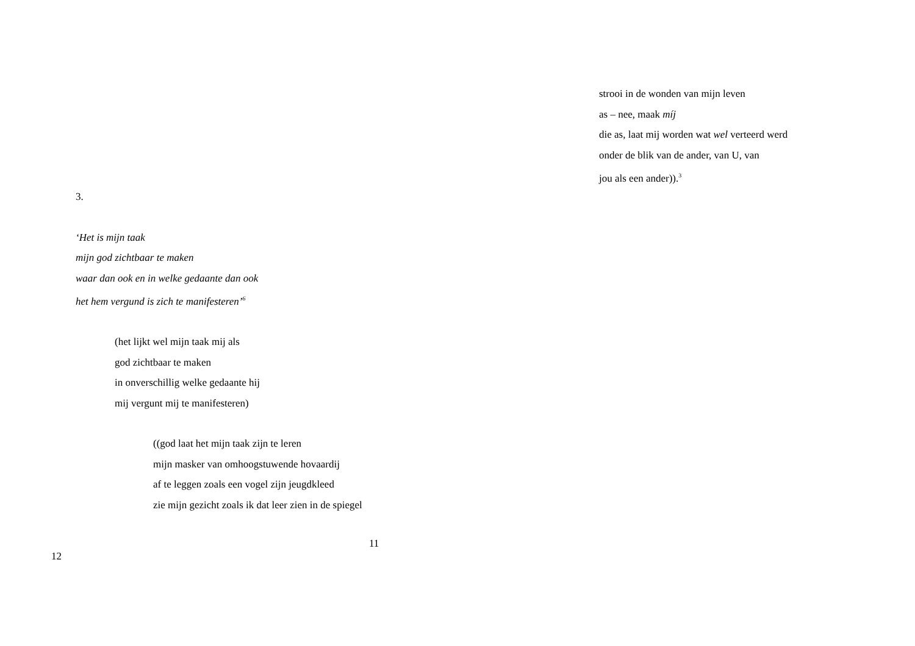3.
‘Het is mijn taak
mijn god zichtbaar te maken
waar dan ook en in welke gedaante dan ook
het hem vergund is zich te manifesteren’<sup>6</sup>
(het lijkt wel mijn taak mij als
god zichtbaar te maken
in onverschillig welke gedaante hij
mij vergunt mij te manifesteren)
((god laat het mijn taak zijn te leren
mijn masker van omhoogstuwende hovaardij
af te leggen zoals een vogel zijn jeugdkleed
zie mijn gezicht zoals ik dat leer zien in de spiegel
11
strooi in de wonden van mijn leven
as – nee, maak míj
die as, laat mij worden wat wel verteerd werd
onder de blik van de ander, van U, van
jou als een ander)).<sup>3</sup>
12